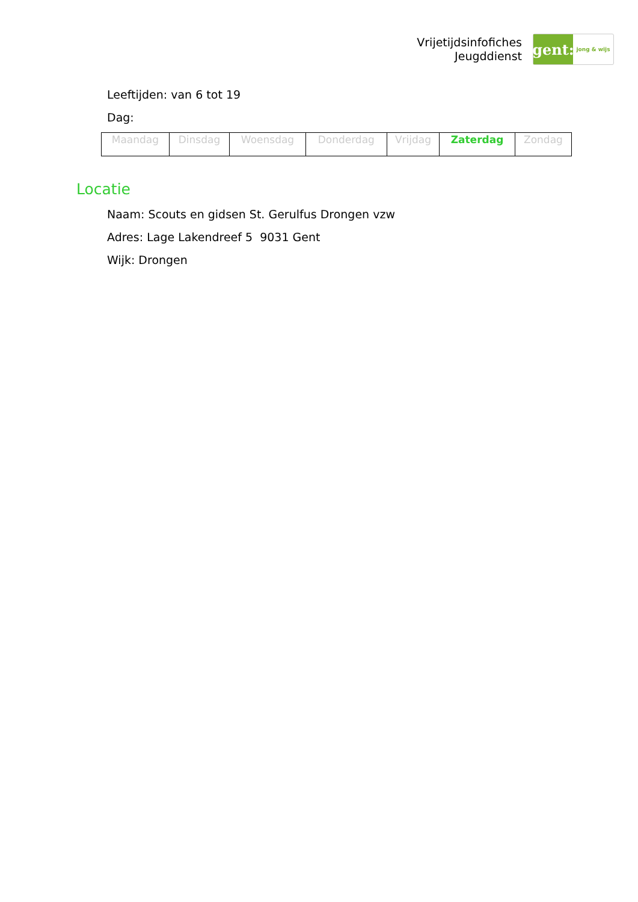Vrijetijdsinfofiches
Jeugddienst
gent:
jong & wijs
Leeftijden: van 6 tot 19
Dag:
| Maandag | Dinsdag | Woensdag | Donderdag | Vrijdag | Zaterdag | Zondag |
Locatie
Naam: Scouts en gidsen St. Gerulfus Drongen vzw
Adres: Lage Lakendreef 5 9031 Gent
Wijk: Drongen